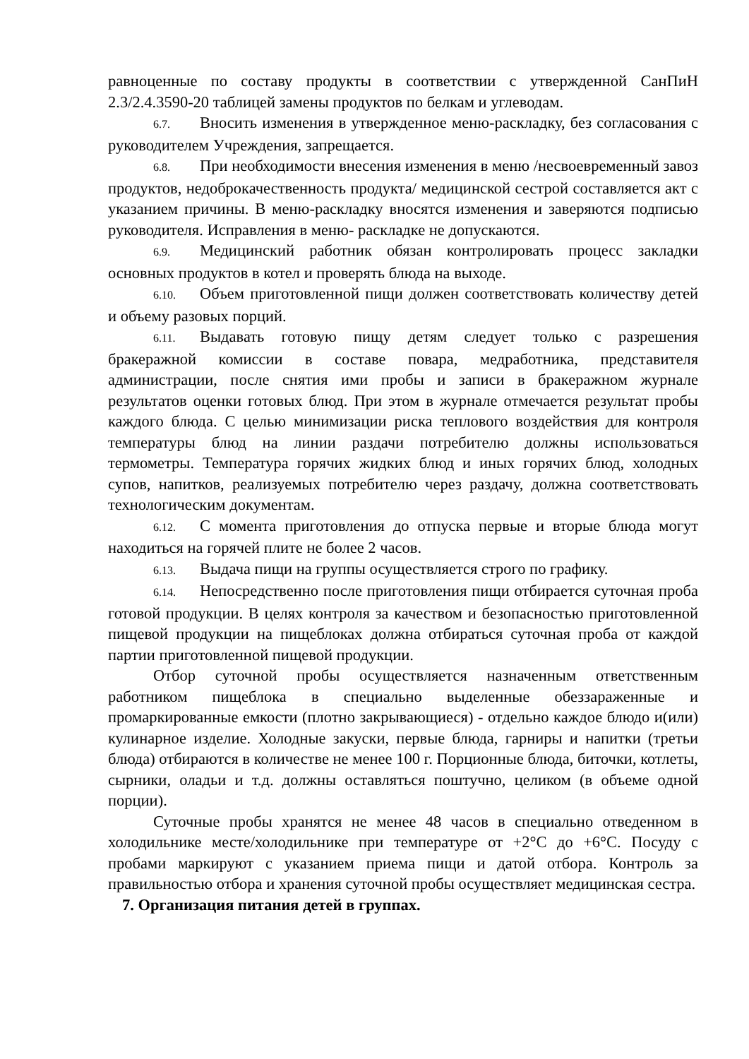равноценные по составу продукты в соответствии с утвержденной СанПиН 2.3/2.4.3590-20 таблицей замены продуктов по белкам и углеводам.
6.7. Вносить изменения в утвержденное меню-раскладку, без согласования с руководителем Учреждения, запрещается.
6.8. При необходимости внесения изменения в меню /несвоевременный завоз продуктов, недоброкачественность продукта/ медицинской сестрой составляется акт с указанием причины. В меню-раскладку вносятся изменения и заверяются подписью руководителя. Исправления в меню- раскладке не допускаются.
6.9. Медицинский работник обязан контролировать процесс закладки основных продуктов в котел и проверять блюда на выходе.
6.10. Объем приготовленной пищи должен соответствовать количеству детей и объему разовых порций.
6.11. Выдавать готовую пищу детям следует только с разрешения бракеражной комиссии в составе повара, медработника, представителя администрации, после снятия ими пробы и записи в бракеражном журнале результатов оценки готовых блюд. При этом в журнале отмечается результат пробы каждого блюда. С целью минимизации риска теплового воздействия для контроля температуры блюд на линии раздачи потребителю должны использоваться термометры. Температура горячих жидких блюд и иных горячих блюд, холодных супов, напитков, реализуемых потребителю через раздачу, должна соответствовать технологическим документам.
6.12. С момента приготовления до отпуска первые и вторые блюда могут находиться на горячей плите не более 2 часов.
6.13. Выдача пищи на группы осуществляется строго по графику.
6.14. Непосредственно после приготовления пищи отбирается суточная проба готовой продукции. В целях контроля за качеством и безопасностью приготовленной пищевой продукции на пищеблоках должна отбираться суточная проба от каждой партии приготовленной пищевой продукции.
Отбор суточной пробы осуществляется назначенным ответственным работником пищеблока в специально выделенные обеззараженные и промаркированные емкости (плотно закрывающиеся) - отдельно каждое блюдо и(или) кулинарное изделие. Холодные закуски, первые блюда, гарниры и напитки (третьи блюда) отбираются в количестве не менее 100 г. Порционные блюда, биточки, котлеты, сырники, оладьи и т.д. должны оставляться поштучно, целиком (в объеме одной порции).
Суточные пробы хранятся не менее 48 часов в специально отведенном в холодильнике месте/холодильнике при температуре от +2°С до +6°С. Посуду с пробами маркируют с указанием приема пищи и датой отбора. Контроль за правильностью отбора и хранения суточной пробы осуществляет медицинская сестра.
7. Организация питания детей в группах.